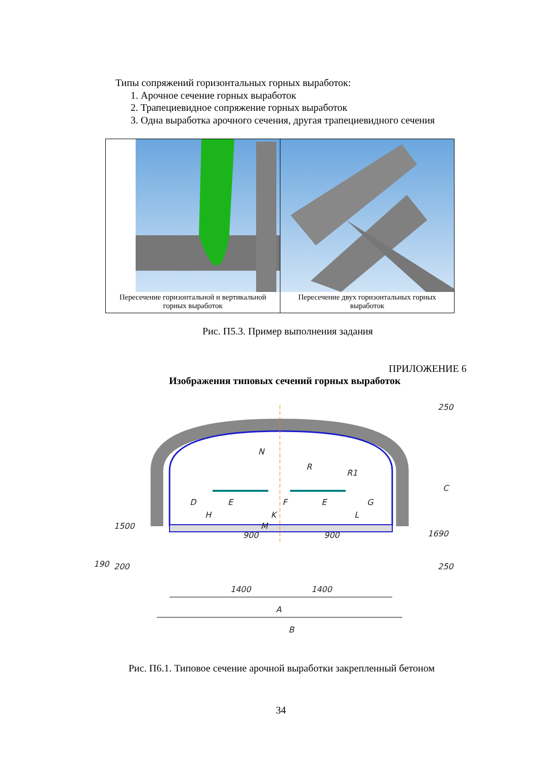Типы сопряжений горизонтальных горных выработок:
1. Арочное сечение горных выработок
2. Трапециевидное сопряжение горных выработок
3. Одна выработка арочного сечения, другая трапециевидного сечения
Пересечение горизонтальной и вертикальной горных выработок
Пересечение двух горизонтальных горных выработок
Рис. П5.3. Пример выполнения задания
ПРИЛОЖЕНИЕ 6
Изображения типовых сечений горных выработок
N
R
R1
D
E
F
E
G
H
K
L
M
900
900
1400
1400
A
B
C
250
250
1690
1500
190
200
Рис. П6.1. Типовое сечение арочной выработки закрепленный бетоном
34